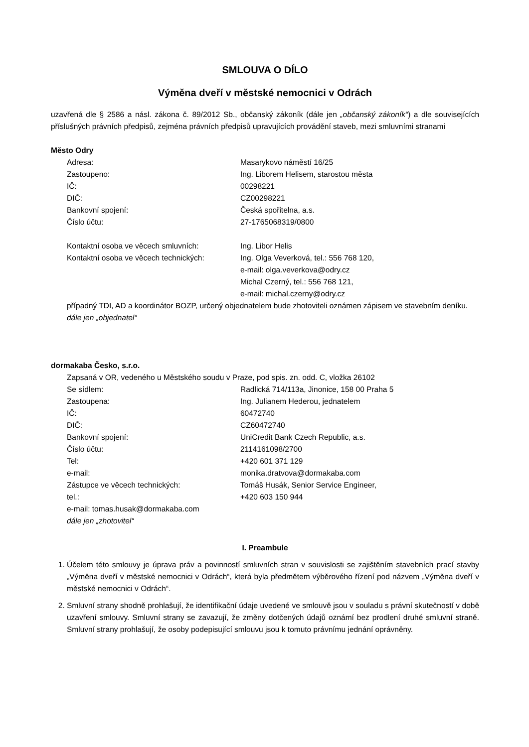SMLOUVA O DÍLO
Výměna dveří v městské nemocnici v Odrách
uzavřená dle § 2586 a násl. zákona č. 89/2012 Sb., občanský zákoník (dále jen „občanský zákoník“) a dle souvisejících příslušných právních předpisů, zejména právních předpisů upravujících provádění staveb, mezi smluvními stranami
Město Odry
Adresa: Masarykovo náměstí 16/25
Zastoupeno: Ing. Liborem Helisem, starostou města
IČ: 00298221
DIČ: CZ00298221
Bankovní spojení: Česká spořitelna, a.s.
Číslo účtu: 27-1765068319/0800
Kontaktní osoba ve věcech smluvních: Ing. Libor Helis
Kontaktní osoba ve věcech technických: Ing. Olga Veverková, tel.: 556 768 120,
e-mail: olga.veverkova@odry.cz
Michal Czerný, tel.: 556 768 121,
e-mail: michal.czerny@odry.cz
případný TDI, AD a koordinátor BOZP, určený objednatelem bude zhotoviteli oznámen zápisem ve stavebním deníku.
dále jen „objednatel“
dormakaba Česko, s.r.o.
Zapsaná v OR, vedeného u Městského soudu v Praze, pod spis. zn. odd. C, vložka 26102
Se sídlem: Radlická 714/113a, Jinonice, 158 00 Praha 5
Zastoupena: Ing. Julianem Hederou, jednatelem
IČ: 60472740
DIČ: CZ60472740
Bankovní spojení: UniCredit Bank Czech Republic, a.s.
Číslo účtu: 2114161098/2700
Tel: +420 601 371 129
e-mail: monika.dratvova@dormakaba.com
Zástupce ve věcech technických: Tomáš Husák, Senior Service Engineer,
tel.: +420 603 150 944
e-mail: tomas.husak@dormakaba.com
dále jen „zhotovitel“
I. Preambule
1. Účelem této smlouvy je úprava práv a povinností smluvních stran v souvislosti se zajištěním stavebních prací stavby „Výměna dveří v městské nemocnici v Odrách“, která byla předmětem výběrového řízení pod názvem „Výměna dveří v městské nemocnici v Odrách“.
2. Smluvní strany shodně prohlašují, že identifikační údaje uvedené ve smlouvě jsou v souladu s právní skutečností v době uzavření smlouvy. Smluvní strany se zavazují, že změny dotčených údajů oznámí bez prodlení druhé smluvní straně. Smluvní strany prohlašují, že osoby podepisující smlouvu jsou k tomuto právnímu jednání oprávněny.